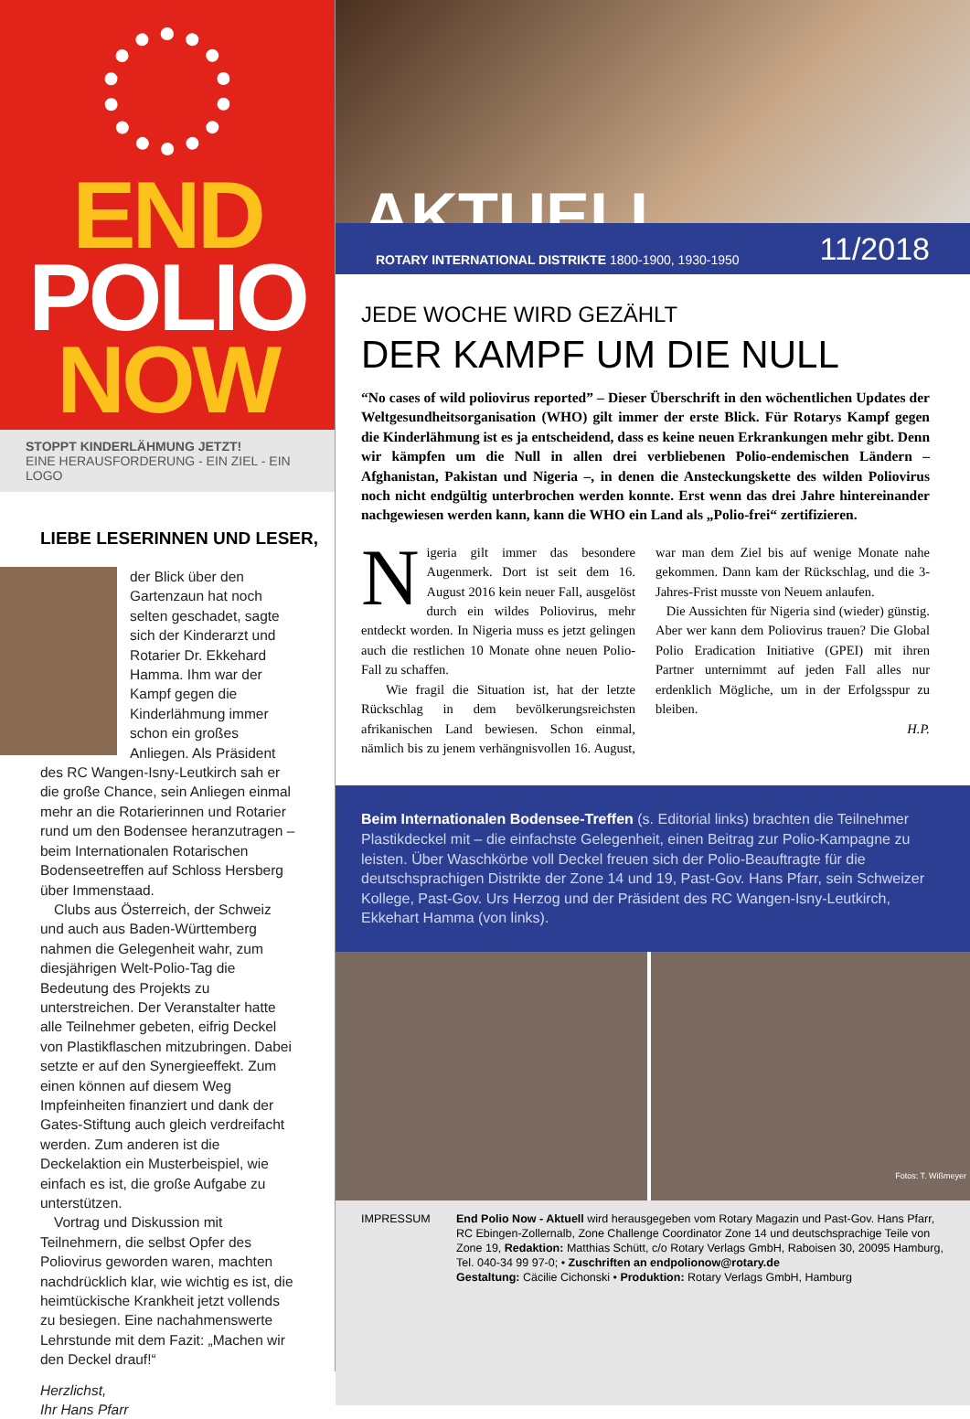END
POLIO
NOW
STOPPT KINDERLÄHMUNG JETZT!
EINE HERAUSFORDERUNG - EIN ZIEL - EIN LOGO
LIEBE LESERINNEN UND LESER,
der Blick über den Gartenzaun hat noch selten geschadet, sagte sich der Kinderarzt und Rotarier Dr. Ekkehard Hamma. Ihm war der Kampf gegen die Kinderlähmung immer schon ein großes Anliegen. Als Präsident des RC Wangen-Isny-Leutkirch sah er die große Chance, sein Anliegen einmal mehr an die Rotarierinnen und Rotarier rund um den Bodensee heranzutragen – beim Internationalen Rotarischen Bodenseetreffen auf Schloss Hersberg über Immenstaad.
Clubs aus Österreich, der Schweiz und auch aus Baden-Württemberg nahmen die Gelegenheit wahr, zum diesjährigen Welt-Polio-Tag die Bedeutung des Projekts zu unterstreichen. Der Veranstalter hatte alle Teilnehmer gebeten, eifrig Deckel von Plastikflaschen mitzubringen. Dabei setzte er auf den Synergieeffekt. Zum einen können auf diesem Weg Impfeinheiten finanziert und dank der Gates-Stiftung auch gleich verdreifacht werden. Zum anderen ist die Deckelaktion ein Musterbeispiel, wie einfach es ist, die große Aufgabe zu unterstützen.
Vortrag und Diskussion mit Teilnehmern, die selbst Opfer des Poliovirus geworden waren, machten nachdrücklich klar, wie wichtig es ist, die heimtückische Krankheit jetzt vollends zu besiegen. Eine nachahmenswerte Lehrstunde mit dem Fazit: „Machen wir den Deckel drauf!“
Herzlichst,
Ihr Hans Pfarr
AKTUELL
ROTARY INTERNATIONAL DISTRIKTE 1800-1900, 1930-1950 11/2018
JEDE WOCHE WIRD GEZÄHLT
DER KAMPF UM DIE NULL
“No cases of wild poliovirus reported” – Dieser Überschrift in den wöchentlichen Updates der Weltgesundheitsorganisation (WHO) gilt immer der erste Blick. Für Rotarys Kampf gegen die Kinderlähmung ist es ja entscheidend, dass es keine neuen Erkrankungen mehr gibt. Denn wir kämpfen um die Null in allen drei verbliebenen Polio-endemischen Ländern – Afghanistan, Pakistan und Nigeria –, in denen die Ansteckungskette des wilden Poliovirus noch nicht endgültig unterbrochen werden konnte. Erst wenn das drei Jahre hintereinander nachgewiesen werden kann, kann die WHO ein Land als „Polio-frei“ zertifizieren.
Nigeria gilt immer das besondere Augenmerk. Dort ist seit dem 16. August 2016 kein neuer Fall, ausgelöst durch ein wildes Poliovirus, mehr entdeckt worden. In Nigeria muss es jetzt gelingen auch die restlichen 10 Monate ohne neuen Polio-Fall zu schaffen.
Wie fragil die Situation ist, hat der letzte Rückschlag in dem bevölkerungsreichsten afrikanischen Land bewiesen. Schon einmal, nämlich bis zu jenem verhängnisvollen 16. August, war man dem Ziel bis auf wenige Monate nahe gekommen. Dann kam der Rückschlag, und die 3-Jahres-Frist musste von Neuem anlaufen.
Die Aussichten für Nigeria sind (wieder) günstig. Aber wer kann dem Poliovirus trauen? Die Global Polio Eradication Initiative (GPEI) mit ihren Partner unternimmt auf jeden Fall alles nur erdenklich Mögliche, um in der Erfolgsspur zu bleiben.
H.P.
Beim Internationalen Bodensee-Treffen (s. Editorial links) brachten die Teilnehmer Plastikdeckel mit – die einfachste Gelegenheit, einen Beitrag zur Polio-Kampagne zu leisten. Über Waschkörbe voll Deckel freuen sich der Polio-Beauftragte für die deutschsprachigen Distrikte der Zone 14 und 19, Past-Gov. Hans Pfarr, sein Schweizer Kollege, Past-Gov. Urs Herzog und der Präsident des RC Wangen-Isny-Leutkirch, Ekkehart Hamma (von links).
Fotos: T. Wißmeyer
IMPRESSUM End Polio Now - Aktuell wird herausgegeben vom Rotary Magazin und Past-Gov. Hans Pfarr, RC Ebingen-Zollernalb, Zone Challenge Coordinator Zone 14 und deutschsprachige Teile von Zone 19, Redaktion: Matthias Schütt, c/o Rotary Verlags GmbH, Raboisen 30, 20095 Hamburg, Tel. 040-34 99 97-0; • Zuschriften an endpolionow@rotary.de
Gestaltung: Cäcilie Cichonski • Produktion: Rotary Verlags GmbH, Hamburg